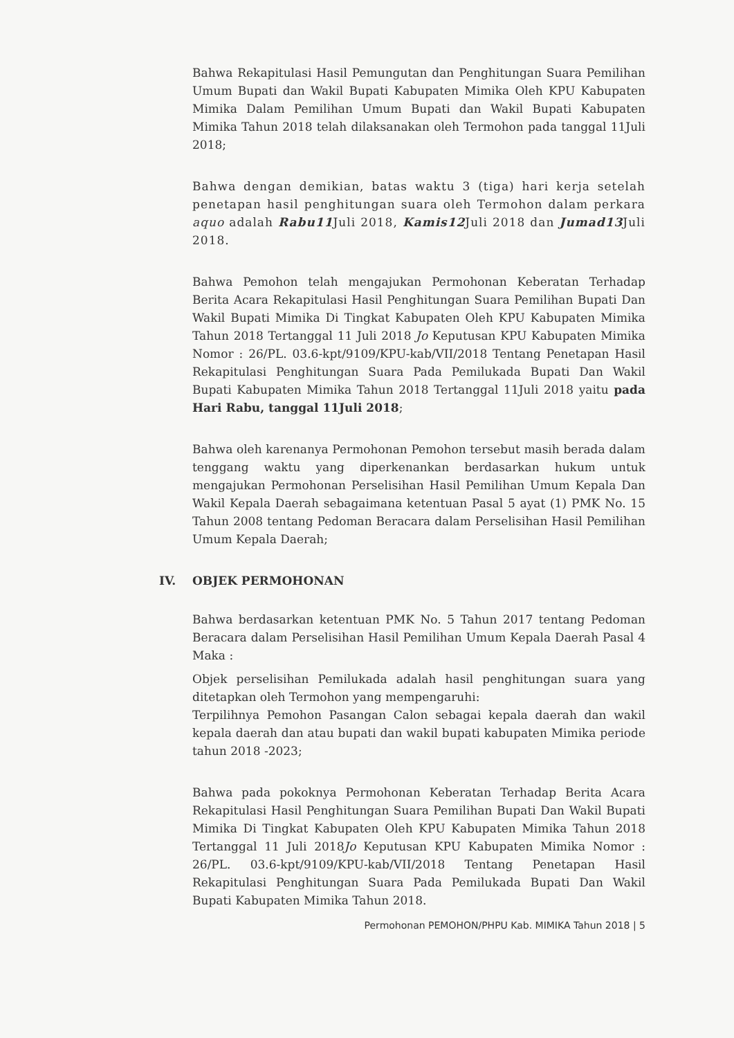Bahwa Rekapitulasi Hasil Pemungutan dan Penghitungan Suara Pemilihan Umum Bupati dan Wakil Bupati Kabupaten Mimika Oleh KPU Kabupaten Mimika Dalam Pemilihan Umum Bupati dan Wakil Bupati Kabupaten Mimika Tahun 2018 telah dilaksanakan oleh Termohon pada tanggal 11Juli 2018;
Bahwa dengan demikian, batas waktu 3 (tiga) hari kerja setelah penetapan hasil penghitungan suara oleh Termohon dalam perkara aquo adalah Rabu11 Juli 2018, Kamis12 Juli 2018 dan Jumad13 Juli 2018.
Bahwa Pemohon telah mengajukan Permohonan Keberatan Terhadap Berita Acara Rekapitulasi Hasil Penghitungan Suara Pemilihan Bupati Dan Wakil Bupati Mimika Di Tingkat Kabupaten Oleh KPU Kabupaten Mimika Tahun 2018 Tertanggal 11 Juli 2018 Jo Keputusan KPU Kabupaten Mimika Nomor : 26/PL. 03.6-kpt/9109/KPU-kab/VII/2018 Tentang Penetapan Hasil Rekapitulasi Penghitungan Suara Pada Pemilukada Bupati Dan Wakil Bupati Kabupaten Mimika Tahun 2018 Tertanggal 11Juli 2018 yaitu pada Hari Rabu, tanggal 11Juli 2018;
Bahwa oleh karenanya Permohonan Pemohon tersebut masih berada dalam tenggang waktu yang diperkenankan berdasarkan hukum untuk mengajukan Permohonan Perselisihan Hasil Pemilihan Umum Kepala Dan Wakil Kepala Daerah sebagaimana ketentuan Pasal 5 ayat (1) PMK No. 15 Tahun 2008 tentang Pedoman Beracara dalam Perselisihan Hasil Pemilihan Umum Kepala Daerah;
IV. OBJEK PERMOHONAN
Bahwa berdasarkan ketentuan PMK No. 5 Tahun 2017 tentang Pedoman Beracara dalam Perselisihan Hasil Pemilihan Umum Kepala Daerah Pasal 4 Maka :
Objek perselisihan Pemilukada adalah hasil penghitungan suara yang ditetapkan oleh Termohon yang mempengaruhi:
Terpilihnya Pemohon Pasangan Calon sebagai kepala daerah dan wakil kepala daerah dan atau bupati dan wakil bupati kabupaten Mimika periode tahun 2018 -2023;
Bahwa pada pokoknya Permohonan Keberatan Terhadap Berita Acara Rekapitulasi Hasil Penghitungan Suara Pemilihan Bupati Dan Wakil Bupati Mimika Di Tingkat Kabupaten Oleh KPU Kabupaten Mimika Tahun 2018 Tertanggal 11 Juli 2018Jo Keputusan KPU Kabupaten Mimika Nomor : 26/PL. 03.6-kpt/9109/KPU-kab/VII/2018 Tentang Penetapan Hasil Rekapitulasi Penghitungan Suara Pada Pemilukada Bupati Dan Wakil Bupati Kabupaten Mimika Tahun 2018.
Permohonan PEMOHON/PHPU Kab. MIMIKA Tahun 2018 | 5